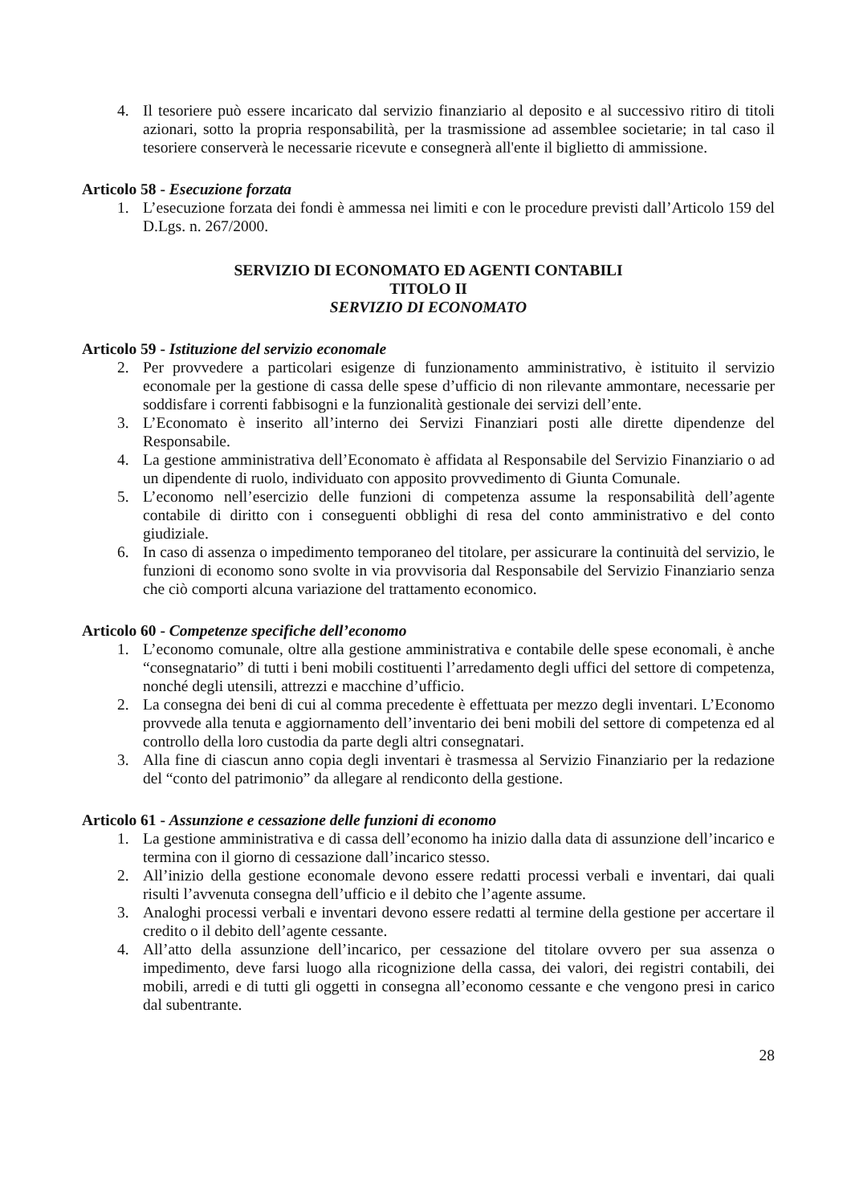4. Il tesoriere può essere incaricato dal servizio finanziario al deposito e al successivo ritiro di titoli azionari, sotto la propria responsabilità, per la trasmissione ad assemblee societarie; in tal caso il tesoriere conserverà le necessarie ricevute e consegnerà all'ente il biglietto di ammissione.
Articolo 58 - Esecuzione forzata
1. L’esecuzione forzata dei fondi è ammessa nei limiti e con le procedure previsti dall’Articolo 159 del D.Lgs. n. 267/2000.
SERVIZIO DI ECONOMATO ED AGENTI CONTABILI
TITOLO II
SERVIZIO DI ECONOMATO
Articolo 59 - Istituzione del servizio economale
2. Per provvedere a particolari esigenze di funzionamento amministrativo, è istituito il servizio economale per la gestione di cassa delle spese d’ufficio di non rilevante ammontare, necessarie per soddisfare i correnti fabbisogni e la funzionalità gestionale dei servizi dell’ente.
3. L’Economato è inserito all’interno dei Servizi Finanziari posti alle dirette dipendenze del Responsabile.
4. La gestione amministrativa dell’Economato è affidata al Responsabile del Servizio Finanziario o ad un dipendente di ruolo, individuato con apposito provvedimento di Giunta Comunale.
5. L’economo nell’esercizio delle funzioni di competenza assume la responsabilità dell’agente contabile di diritto con i conseguenti obblighi di resa del conto amministrativo e del conto giudiziale.
6. In caso di assenza o impedimento temporaneo del titolare, per assicurare la continuità del servizio, le funzioni di economo sono svolte in via provvisoria dal Responsabile del Servizio Finanziario senza che ciò comporti alcuna variazione del trattamento economico.
Articolo 60 - Competenze specifiche dell’economo
1. L’economo comunale, oltre alla gestione amministrativa e contabile delle spese economali, è anche “consegnatario” di tutti i beni mobili costituenti l’arredamento degli uffici del settore di competenza, nonché degli utensili, attrezzi e macchine d’ufficio.
2. La consegna dei beni di cui al comma precedente è effettuata per mezzo degli inventari. L’Economo provvede alla tenuta e aggiornamento dell’inventario dei beni mobili del settore di competenza ed al controllo della loro custodia da parte degli altri consegnatari.
3. Alla fine di ciascun anno copia degli inventari è trasmessa al Servizio Finanziario per la redazione del “conto del patrimonio” da allegare al rendiconto della gestione.
Articolo 61 - Assunzione e cessazione delle funzioni di economo
1. La gestione amministrativa e di cassa dell’economo ha inizio dalla data di assunzione dell’incarico e termina con il giorno di cessazione dall’incarico stesso.
2. All’inizio della gestione economale devono essere redatti processi verbali e inventari, dai quali risulti l’avvenuta consegna dell’ufficio e il debito che l’agente assume.
3. Analoghi processi verbali e inventari devono essere redatti al termine della gestione per accertare il credito o il debito dell’agente cessante.
4. All’atto della assunzione dell’incarico, per cessazione del titolare ovvero per sua assenza o impedimento, deve farsi luogo alla ricognizione della cassa, dei valori, dei registri contabili, dei mobili, arredi e di tutti gli oggetti in consegna all’economo cessante e che vengono presi in carico dal subentrante.
28